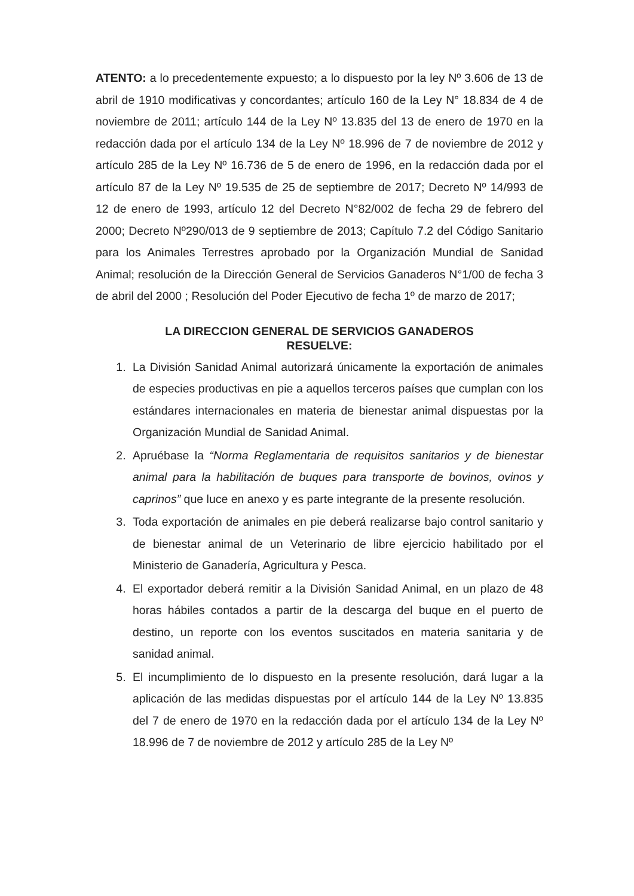ATENTO: a lo precedentemente expuesto; a lo dispuesto por la ley Nº 3.606 de 13 de abril de 1910 modificativas y concordantes; artículo 160 de la Ley N° 18.834 de 4 de noviembre de 2011; artículo 144 de la Ley Nº 13.835 del 13 de enero de 1970 en la redacción dada por el artículo 134 de la Ley Nº 18.996 de 7 de noviembre de 2012 y artículo 285 de la Ley Nº 16.736 de 5 de enero de 1996, en la redacción dada por el artículo 87 de la Ley Nº 19.535 de 25 de septiembre de 2017; Decreto Nº 14/993 de 12 de enero de 1993, artículo 12 del Decreto N°82/002 de fecha 29 de febrero del 2000; Decreto Nº290/013 de 9 septiembre de 2013; Capítulo 7.2 del Código Sanitario para los Animales Terrestres aprobado por la Organización Mundial de Sanidad Animal; resolución de la Dirección General de Servicios Ganaderos N°1/00 de fecha 3 de abril del 2000 ; Resolución del Poder Ejecutivo de fecha 1º de marzo de 2017;
LA DIRECCION GENERAL DE SERVICIOS GANADEROS
RESUELVE:
1. La División Sanidad Animal autorizará únicamente la exportación de animales de especies productivas en pie a aquellos terceros países que cumplan con los estándares internacionales en materia de bienestar animal dispuestas por la Organización Mundial de Sanidad Animal.
2. Apruébase la “Norma Reglamentaria de requisitos sanitarios y de bienestar animal para la habilitación de buques para transporte de bovinos, ovinos y caprinos” que luce en anexo y es parte integrante de la presente resolución.
3. Toda exportación de animales en pie deberá realizarse bajo control sanitario y de bienestar animal de un Veterinario de libre ejercicio habilitado por el Ministerio de Ganadería, Agricultura y Pesca.
4. El exportador deberá remitir a la División Sanidad Animal, en un plazo de 48 horas hábiles contados a partir de la descarga del buque en el puerto de destino, un reporte con los eventos suscitados en materia sanitaria y de sanidad animal.
5. El incumplimiento de lo dispuesto en la presente resolución, dará lugar a la aplicación de las medidas dispuestas por el artículo 144 de la Ley Nº 13.835 del 7 de enero de 1970 en la redacción dada por el artículo 134 de la Ley Nº 18.996 de 7 de noviembre de 2012 y artículo 285 de la Ley Nº